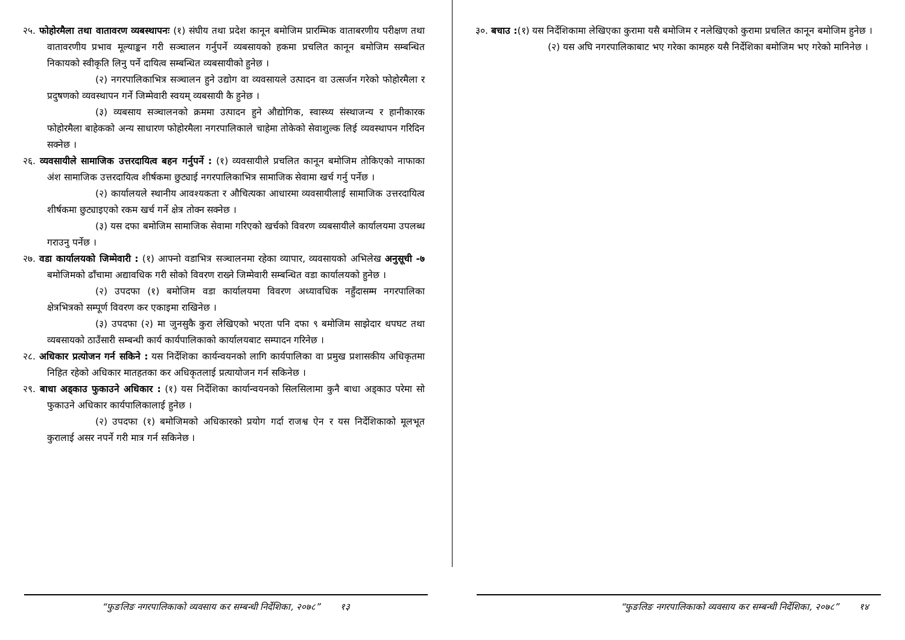२५. फोहोरमैला तथा वातावरण व्यबस्थापनः (१) संघीय तथा प्रदेश कानून बमोजिम प्रारम्भिक वाताबरणीय परीक्षण तथा वातावरणीय प्रभाव मूल्याङ्कन गरी सञ्चालन गर्नुपर्ने व्यबसायको हकमा प्रचलित कानून बमोजिम सम्बन्धित निकायको स्वीकृति लिनु पर्ने दायित्व सम्बन्धित व्यबसायीको हुनेछ ।
(२) नगरपालिकाभित्र सञ्चालन हुने उद्योग वा व्यवसायले उत्पादन वा उत्सर्जन गरेको फोहोरमैला र प्रदुषणको व्यवस्थापन गर्ने जिम्मेवारी स्वयम् व्यबसायी कै हुनेछ ।
(३) व्यबसाय सञ्चालनको क्रममा उत्पादन हुने औद्योगिक, स्वास्थ्य संस्थाजन्य र हानीकारक फोहोरमैला बाहेकको अन्य साधारण फोहोरमैला नगरपालिकाले चाहेमा तोकेको सेवाशुल्क लिई व्यवस्थापन गरिदिन सक्नेछ ।
२६. व्यवसायीले सामाजिक उत्तरदायित्व बहन गर्नुपर्ने : (१) व्यवसायीले प्रचलित कानून बमोजिम तोकिएको नाफाका अंश सामाजिक उत्तरदायित्व शीर्षकमा छुट्याई नगरपालिकाभित्र सामाजिक सेवामा खर्च गर्नु पर्नेछ ।
(२) कार्यालयले स्थानीय आवश्यकता र औचित्यका आधारमा व्यवसायीलाई सामाजिक उत्तरदायित्व शीर्षकमा छुट्याइएको रकम खर्च गर्ने क्षेत्र तोक्न सक्नेछ ।
(३) यस दफा बमोजिम सामाजिक सेवामा गरिएको खर्चको विवरण व्यबसायीले कार्यालयमा उपलब्ध गराउनु पर्नेछ ।
२७. वडा कार्यालयको जिम्मेवारी : (१) आफ्नो वडाभित्र सञ्चालनमा रहेका व्यापार, व्यवसायको अभिलेख अनुसूची -७ बमोजिमको ढाँचामा अद्यावधिक गरी सोको विवरण राख्ने जिम्मेवारी सम्बन्धित वडा कार्यालयको हुनेछ ।
(२) उपदफा (१) बमोजिम वडा कार्यालयमा विवरण अध्यावधिक नहुँदासम्म नगरपालिका क्षेत्रभित्रको सम्पूर्ण विवरण कर एकाइमा राखिनेछ ।
(३) उपदफा (२) मा जुनसुकै कुरा लेखिएको भएता पनि दफा ९ बमोजिम साझेदार थपघट तथा व्यबसायको ठाउँसारी सम्बन्धी कार्य कार्यपालिकाको कार्यालयबाट सम्पादन गरिनेछ ।
२८. अधिकार प्रत्योजन गर्न सकिने : यस निर्देशिका कार्यन्वयनको लागि कार्यपालिका वा प्रमुख प्रशासकीय अधिकृतमा निहित रहेको अधिकार मातहतका कर अधिकृतलाई प्रत्यायोजन गर्न सकिनेछ ।
२९. बाधा अड्काउ फुकाउने अधिकार : (१) यस निर्देशिका कार्यान्वयनको सिलसिलामा कुनै बाधा अड्काउ परेमा सो फुकाउने अधिकार कार्यपालिकालाई हुनेछ ।
(२) उपदफा (१) बमोजिमको अधिकारको प्रयोग गर्दा राजश्व ऐन र यस निर्देशिकाको मूलभूत कुरालाई असर नपर्ने गरी मात्र गर्न सकिनेछ ।
“फुङलिङ नगरपालिकाको व्यवसाय कर सम्बन्धी निर्देशिका, २०७८” १३
३०. बचाउ :(१) यस निर्देशिकामा लेखिएका कुरामा यसै बमोजिम र नलेखिएको कुरामा प्रचलित कानून बमोजिम हुनेछ ।
(२) यस अघि नगरपालिकाबाट भए गरेका कामहरु यसै निर्देशिका बमोजिम भए गरेको मानिनेछ ।
“फुङलिङ नगरपालिकाको व्यवसाय कर सम्बन्धी निर्देशिका, २०७८” १४